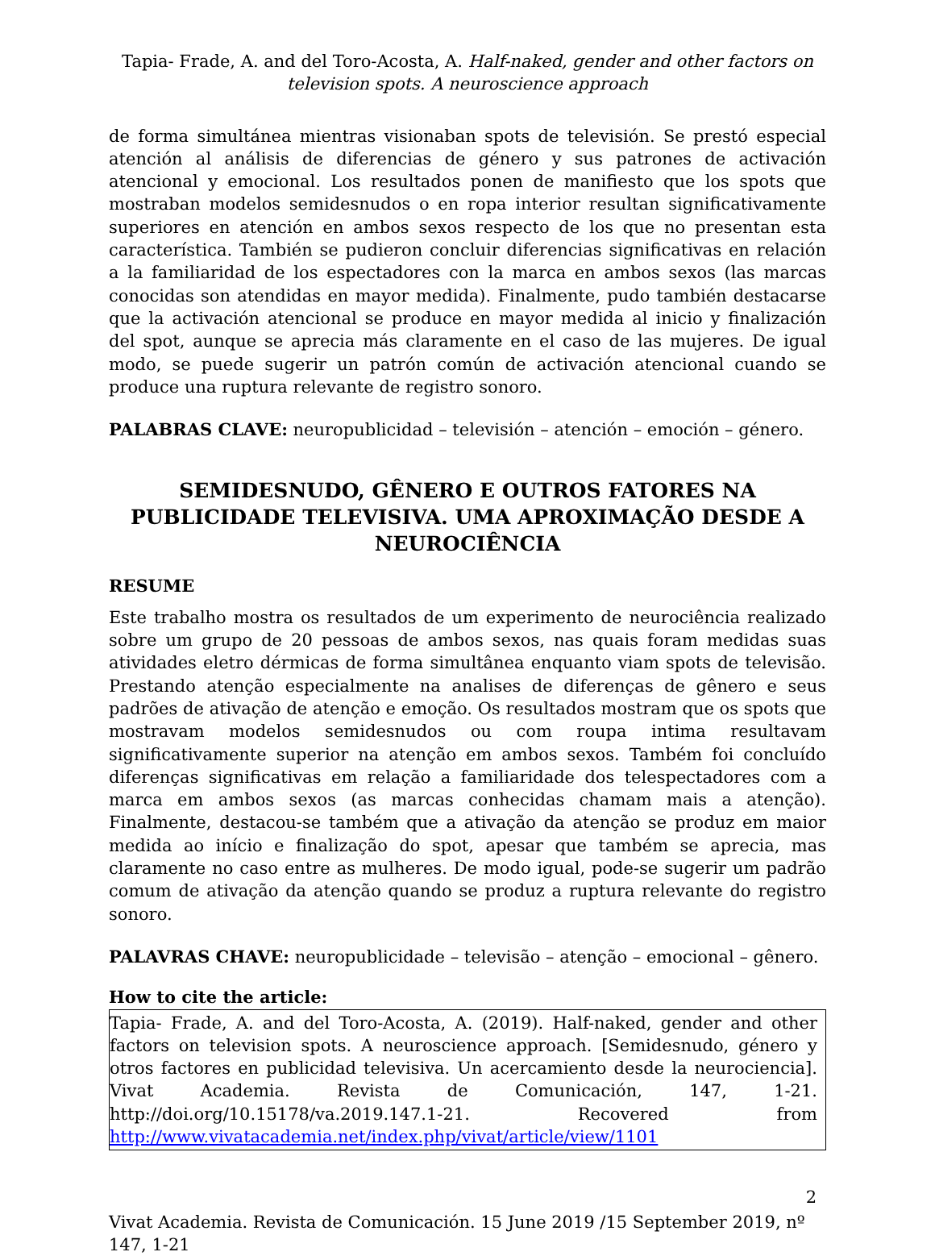Tapia- Frade, A. and del Toro-Acosta, A. Half-naked, gender and other factors on television spots. A neuroscience approach
de forma simultánea mientras visionaban spots de televisión. Se prestó especial atención al análisis de diferencias de género y sus patrones de activación atencional y emocional. Los resultados ponen de manifiesto que los spots que mostraban modelos semidesnudos o en ropa interior resultan significativamente superiores en atención en ambos sexos respecto de los que no presentan esta característica. También se pudieron concluir diferencias significativas en relación a la familiaridad de los espectadores con la marca en ambos sexos (las marcas conocidas son atendidas en mayor medida). Finalmente, pudo también destacarse que la activación atencional se produce en mayor medida al inicio y finalización del spot, aunque se aprecia más claramente en el caso de las mujeres. De igual modo, se puede sugerir un patrón común de activación atencional cuando se produce una ruptura relevante de registro sonoro.
PALABRAS CLAVE: neuropublicidad – televisión – atención – emoción – género.
SEMIDESNUDO, GÊNERO E OUTROS FATORES NA PUBLICIDADE TELEVISIVA. UMA APROXIMAÇÃO DESDE A NEUROCIÊNCIA
RESUME
Este trabalho mostra os resultados de um experimento de neurociência realizado sobre um grupo de 20 pessoas de ambos sexos, nas quais foram medidas suas atividades eletro dérmicas de forma simultânea enquanto viam spots de televisão. Prestando atenção especialmente na analises de diferenças de gênero e seus padrões de ativação de atenção e emoção. Os resultados mostram que os spots que mostravam modelos semidesnudos ou com roupa intima resultavam significativamente superior na atenção em ambos sexos. Também foi concluído diferenças significativas em relação a familiaridade dos telespectadores com a marca em ambos sexos (as marcas conhecidas chamam mais a atenção). Finalmente, destacou-se também que a ativação da atenção se produz em maior medida ao início e finalização do spot, apesar que também se aprecia, mas claramente no caso entre as mulheres. De modo igual, pode-se sugerir um padrão comum de ativação da atenção quando se produz a ruptura relevante do registro sonoro.
PALAVRAS CHAVE: neuropublicidade – televisão – atenção – emocional – gênero.
How to cite the article:
Tapia- Frade, A. and del Toro-Acosta, A. (2019). Half-naked, gender and other factors on television spots. A neuroscience approach. [Semidesnudo, género y otros factores en publicidad televisiva. Un acercamiento desde la neurociencia]. Vivat Academia. Revista de Comunicación, 147, 1-21. http://doi.org/10.15178/va.2019.147.1-21. Recovered from http://www.vivatacademia.net/index.php/vivat/article/view/1101
2
Vivat Academia. Revista de Comunicación. 15 June 2019 /15 September 2019, nº 147, 1-21